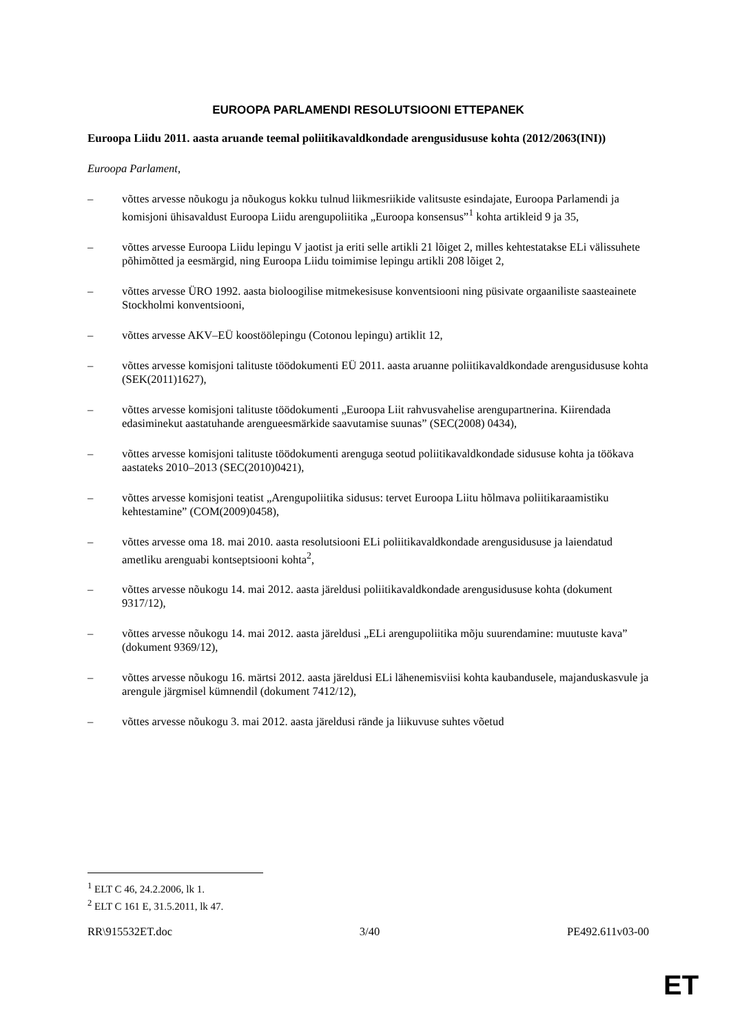EUROOPA PARLAMENDI RESOLUTSIOONI ETTEPANEK
Euroopa Liidu 2011. aasta aruande teemal poliitikavaldkondade arengusidususe kohta (2012/2063(INI))
Euroopa Parlament,
– võttes arvesse nõukogu ja nõukogus kokku tulnud liikmesriikide valitsuste esindajate, Euroopa Parlamendi ja komisjoni ühisavaldust Euroopa Liidu arengupoliitika „Euroopa konsensus”<sup>1</sup> kohta artikleid 9 ja 35,
– võttes arvesse Euroopa Liidu lepingu V jaotist ja eriti selle artikli 21 lõiget 2, milles kehtestatakse ELi välissuhete põhimõtted ja eesmärgid, ning Euroopa Liidu toimimise lepingu artikli 208 lõiget 2,
– võttes arvesse ÜRO 1992. aasta bioloogilise mitmekesisuse konventsiooni ning püsivate orgaaniliste saasteainete Stockholmi konventsiooni,
– võttes arvesse AKV–EÜ koostöölepingu (Cotonou lepingu) artiklit 12,
– võttes arvesse komisjoni talituste töödokumenti EÜ 2011. aasta aruanne poliitikavaldkondade arengusidususe kohta (SEK(2011)1627),
– võttes arvesse komisjoni talituste töödokumenti „Euroopa Liit rahvusvahelise arengupartnerina. Kiirendada edasiminekut aastatuhande arengueesmärkide saavutamise suunas” (SEC(2008) 0434),
– võttes arvesse komisjoni talituste töödokumenti arenguga seotud poliitikavaldkondade sidususe kohta ja töökava aastateks 2010–2013 (SEC(2010)0421),
– võttes arvesse komisjoni teatist „Arengupoliitika sidusus: tervet Euroopa Liitu hõlmava poliitikaraamistiku kehtestamine” (COM(2009)0458),
– võttes arvesse oma 18. mai 2010. aasta resolutsiooni ELi poliitikavaldkondade arengusidususe ja laiendatud ametliku arenguabi kontseptsiooni kohta<sup>2</sup>,
– võttes arvesse nõukogu 14. mai 2012. aasta järeldusi poliitikavaldkondade arengusidususe kohta (dokument 9317/12),
– võttes arvesse nõukogu 14. mai 2012. aasta järeldusi „ELi arengupoliitika mõju suurendamine: muutuste kava” (dokument 9369/12),
– võttes arvesse nõukogu 16. märtsi 2012. aasta järeldusi ELi lähenemisviisi kohta kaubandusele, majanduskasvule ja arengule järgmisel kümnendil (dokument 7412/12),
– võttes arvesse nõukogu 3. mai 2012. aasta järeldusi rände ja liikuvuse suhtes võetud
<sup>1</sup> ELT C 46, 24.2.2006, lk 1.
<sup>2</sup> ELT C 161 E, 31.5.2011, lk 47.
RR\915532ET.doc 3/40 PE492.611v03-00
ET